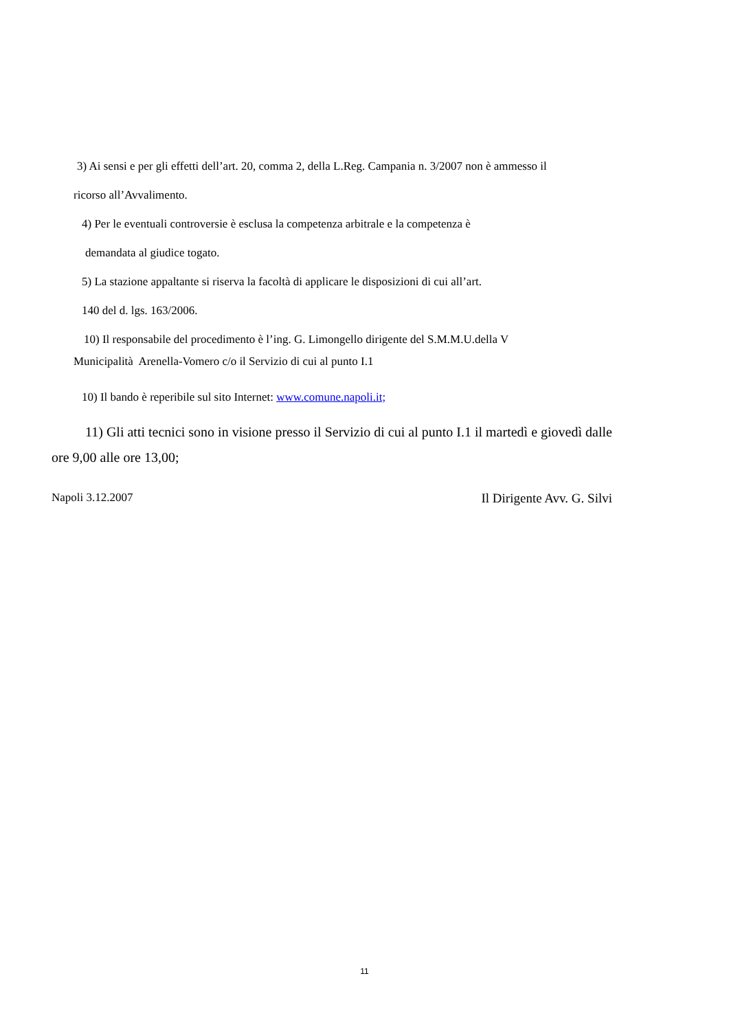3) Ai sensi e per gli effetti dell’art. 20, comma 2, della L.Reg. Campania n. 3/2007 non è ammesso il
ricorso all’Avvalimento.
4) Per le eventuali controversie è esclusa la competenza arbitrale e la competenza è
demandata al giudice togato.
5) La stazione appaltante si riserva la facoltà di applicare le disposizioni di cui all’art.
140 del d. lgs. 163/2006.
10) Il responsabile del procedimento è l’ing. G. Limongello dirigente del S.M.M.U.della V
Municipalità Arenella-Vomero c/o il Servizio di cui al punto I.1
10) Il bando è reperibile sul sito Internet: www.comune.napoli.it;
11) Gli atti tecnici sono in visione presso il Servizio di cui al punto I.1 il martedì e giovedì dalle ore 9,00 alle ore 13,00;
Napoli 3.12.2007 Il Dirigente Avv. G. Silvi
11